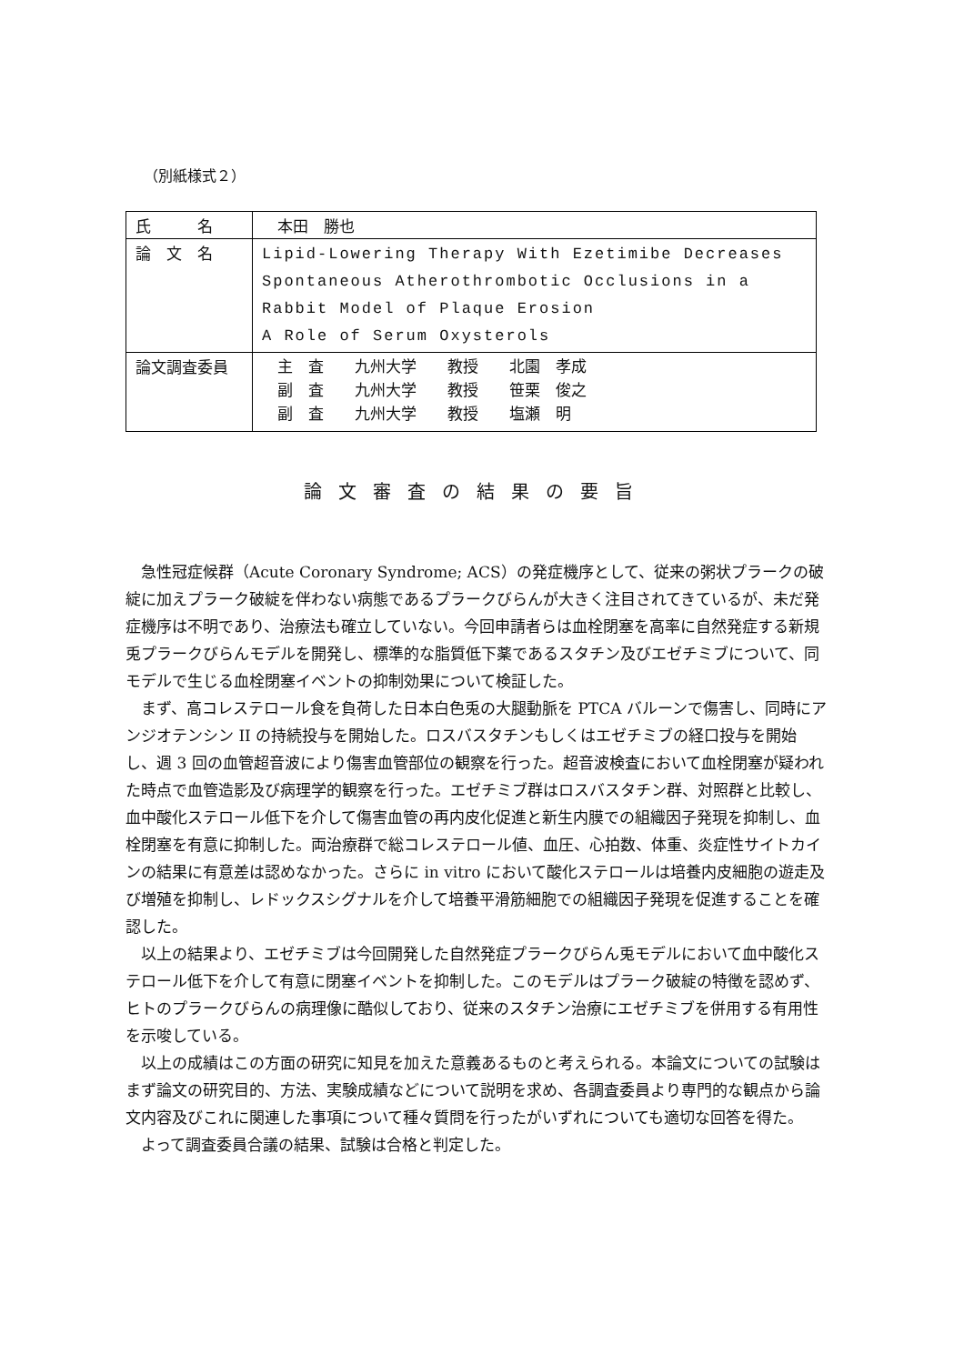（別紙様式２）
| 氏 名 | 本田 勝也 |
| 論 文 名 | Lipid-Lowering Therapy With Ezetimibe Decreases Spontaneous Atherothrombotic Occlusions in a Rabbit Model of Plaque Erosion A Role of Serum Oxysterols |
| 論文調査委員 | 主 査 九州大学 教授 北園 孝成 副 査 九州大学 教授 笹栗 俊之 副 査 九州大学 教授 塩瀬 明 |
論文審査の結果の要旨
急性冠症候群（Acute Coronary Syndrome; ACS）の発症機序として、従来の粥状プラークの破綻に加えプラーク破綻を伴わない病態であるプラークびらんが大きく注目されてきているが、未だ発症機序は不明であり、治療法も確立していない。今回申請者らは血栓閉塞を高率に自然発症する新規兎プラークびらんモデルを開発し、標準的な脂質低下薬であるスタチン及びエゼチミブについて、同モデルで生じる血栓閉塞イベントの抑制効果について検証した。
まず、高コレステロール食を負荷した日本白色兎の大腿動脈を PTCA バルーンで傷害し、同時にアンジオテンシン II の持続投与を開始した。ロスバスタチンもしくはエゼチミブの経口投与を開始し、週 3 回の血管超音波により傷害血管部位の観察を行った。超音波検査において血栓閉塞が疑われた時点で血管造影及び病理学的観察を行った。エゼチミブ群はロスバスタチン群、対照群と比較し、血中酸化ステロール低下を介して傷害血管の再内皮化促進と新生内膜での組織因子発現を抑制し、血栓閉塞を有意に抑制した。両治療群で総コレステロール値、血圧、心拍数、体重、炎症性サイトカインの結果に有意差は認めなかった。さらに in vitro において酸化ステロールは培養内皮細胞の遊走及び増殖を抑制し、レドックスシグナルを介して培養平滑筋細胞での組織因子発現を促進することを確認した。
以上の結果より、エゼチミブは今回開発した自然発症プラークびらん兎モデルにおいて血中酸化ステロール低下を介して有意に閉塞イベントを抑制した。このモデルはプラーク破綻の特徴を認めず、ヒトのプラークびらんの病理像に酷似しており、従来のスタチン治療にエゼチミブを併用する有用性を示唆している。
以上の成績はこの方面の研究に知見を加えた意義あるものと考えられる。本論文についての試験はまず論文の研究目的、方法、実験成績などについて説明を求め、各調査委員より専門的な観点から論文内容及びこれに関連した事項について種々質問を行ったがいずれについても適切な回答を得た。
よって調査委員合議の結果、試験は合格と判定した。